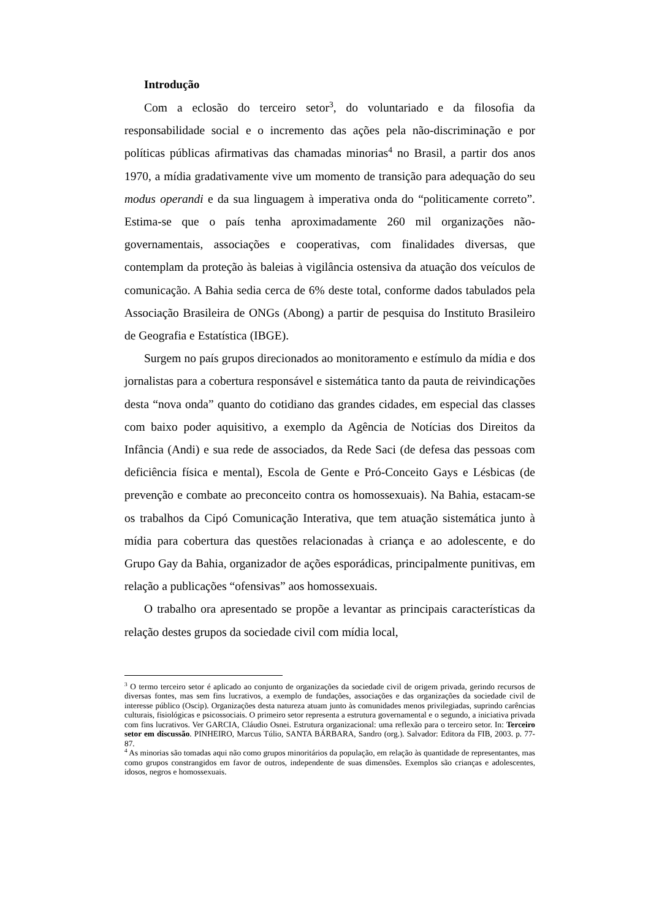Introdução
Com a eclosão do terceiro setor<sup>3</sup>, do voluntariado e da filosofia da responsabilidade social e o incremento das ações pela não-discriminação e por políticas públicas afirmativas das chamadas minorias<sup>4</sup> no Brasil, a partir dos anos 1970, a mídia gradativamente vive um momento de transição para adequação do seu modus operandi e da sua linguagem à imperativa onda do “politicamente correto”. Estima-se que o país tenha aproximadamente 260 mil organizações não-governamentais, associações e cooperativas, com finalidades diversas, que contemplam da proteção às baleias à vigilância ostensiva da atuação dos veículos de comunicação. A Bahia sedia cerca de 6% deste total, conforme dados tabulados pela Associação Brasileira de ONGs (Abong) a partir de pesquisa do Instituto Brasileiro de Geografia e Estatística (IBGE).
Surgem no país grupos direcionados ao monitoramento e estímulo da mídia e dos jornalistas para a cobertura responsável e sistemática tanto da pauta de reivindicações desta “nova onda” quanto do cotidiano das grandes cidades, em especial das classes com baixo poder aquisitivo, a exemplo da Agência de Notícias dos Direitos da Infância (Andi) e sua rede de associados, da Rede Saci (de defesa das pessoas com deficiência física e mental), Escola de Gente e Pró-Conceito Gays e Lésbicas (de prevenção e combate ao preconceito contra os homossexuais). Na Bahia, estacam-se os trabalhos da Cipó Comunicação Interativa, que tem atuação sistemática junto à mídia para cobertura das questões relacionadas à criança e ao adolescente, e do Grupo Gay da Bahia, organizador de ações esporádicas, principalmente punitivas, em relação a publicações “ofensivas” aos homossexuais.
O trabalho ora apresentado se propõe a levantar as principais características da relação destes grupos da sociedade civil com mídia local,
<sup>3</sup> O termo terceiro setor é aplicado ao conjunto de organizações da sociedade civil de origem privada, gerindo recursos de diversas fontes, mas sem fins lucrativos, a exemplo de fundações, associações e das organizações da sociedade civil de interesse público (Oscip). Organizações desta natureza atuam junto às comunidades menos privilegiadas, suprindo carências culturais, fisiológicas e psicossociais. O primeiro setor representa a estrutura governamental e o segundo, a iniciativa privada com fins lucrativos. Ver GARCIA, Cláudio Osnei. Estrutura organizacional: uma reflexão para o terceiro setor. In: Terceiro setor em discussão. PINHEIRO, Marcus Túlio, SANTA BÁRBARA, Sandro (org.). Salvador: Editora da FIB, 2003. p. 77-87.
<sup>4</sup> As minorias são tomadas aqui não como grupos minoritários da população, em relação às quantidade de representantes, mas como grupos constrangidos em favor de outros, independente de suas dimensões. Exemplos são crianças e adolescentes, idosos, negros e homossexuais.